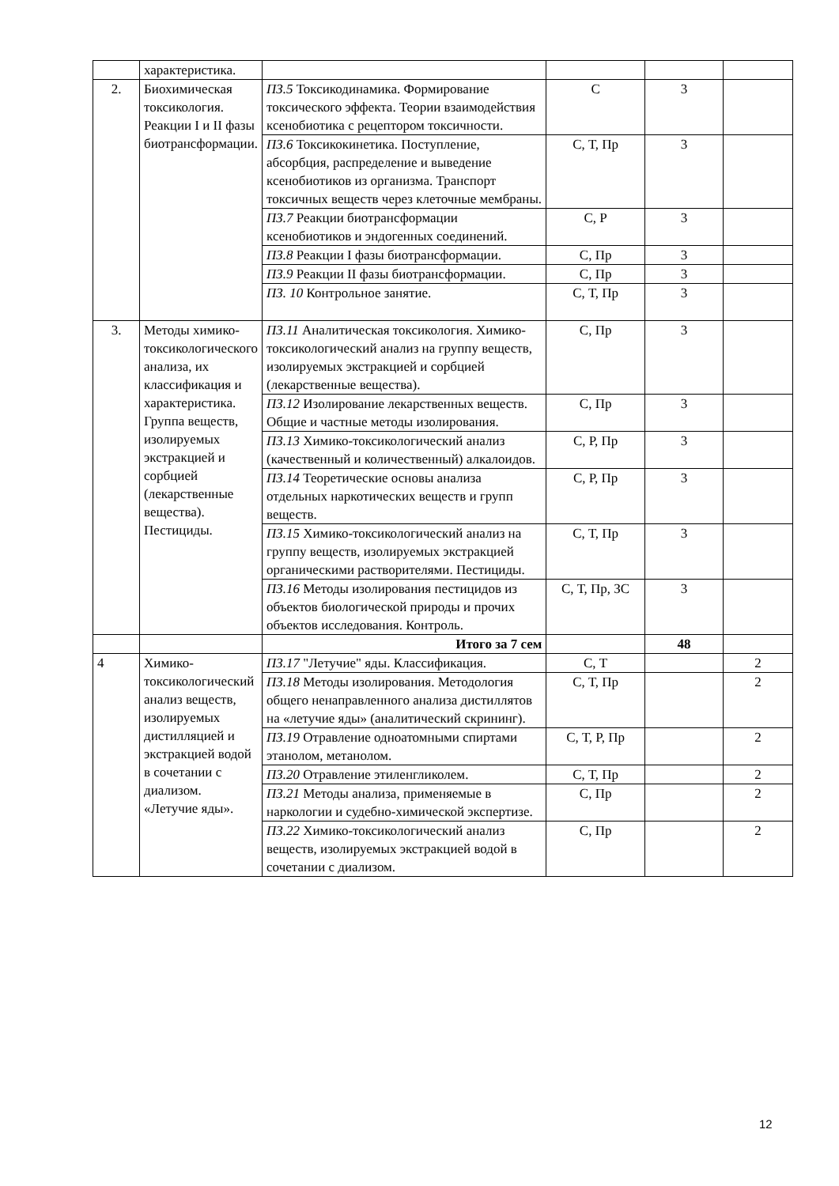| | характеристика. | | | | |
| 2. | Биохимическая токсикология. Реакции I и II фазы биотрансформации. | ПЗ.5 Токсикодинамика. Формирование токсического эффекта. Теории взаимодействия ксенобиотика с рецептором токсичности. | С | 3 | |
| | | ПЗ.6 Токсикокинетика. Поступление, абсорбция, распределение и выведение ксенобиотиков из организма. Транспорт токсичных веществ через клеточные мембраны. | С, Т, Пр | 3 | |
| | | ПЗ.7 Реакции биотрансформации ксенобиотиков и эндогенных соединений. | С, Р | 3 | |
| | | ПЗ.8 Реакции I фазы биотрансформации. | С, Пр | 3 | |
| | | ПЗ.9 Реакции II фазы биотрансформации. | С, Пр | 3 | |
| | | ПЗ. 10 Контрольное занятие. | С, Т, Пр | 3 | |
| 3. | Методы химико-токсикологического анализа, их классификация и характеристика. Группа веществ, изолируемых экстракцией и сорбцией (лекарственные вещества). Пестициды. | ПЗ.11 Аналитическая токсикология. Химико-токсикологический анализ на группу веществ, изолируемых экстракцией и сорбцией (лекарственные вещества). | С, Пр | 3 | |
| | | ПЗ.12 Изолирование лекарственных веществ. Общие и частные методы изолирования. | С, Пр | 3 | |
| | | ПЗ.13 Химико-токсикологический анализ (качественный и количественный) алкалоидов. | С, Р, Пр | 3 | |
| | | ПЗ.14 Теоретические основы анализа отдельных наркотических веществ и групп веществ. | С, Р, Пр | 3 | |
| | | ПЗ.15 Химико-токсикологический анализ на группу веществ, изолируемых экстракцией органическими растворителями. Пестициды. | С, Т, Пр | 3 | |
| | | ПЗ.16 Методы изолирования пестицидов из объектов биологической природы и прочих объектов исследования. Контроль. | С, Т, Пр, ЗС | 3 | |
| | | Итого за 7 сем | | 48 | |
| 4 | Химико-токсикологический анализ веществ, изолируемых дистилляцией и экстракцией водой в сочетании с диализом. «Летучие яды». | ПЗ.17 "Летучие" яды. Классификация. | С, Т | | 2 |
| | | ПЗ.18 Методы изолирования. Методология общего ненаправленного анализа дистиллятов на «летучие яды» (аналитический скрининг). | С, Т, Пр | | 2 |
| | | ПЗ.19 Отравление одноатомными спиртами этанолом, метанолом. | С, Т, Р, Пр | | 2 |
| | | ПЗ.20 Отравление этиленгликолем. | С, Т, Пр | | 2 |
| | | ПЗ.21 Методы анализа, применяемые в наркологии и судебно-химической экспертизе. | С, Пр | | 2 |
| | | ПЗ.22 Химико-токсикологический анализ веществ, изолируемых экстракцией водой в сочетании с диализом. | С, Пр | | 2 |
12